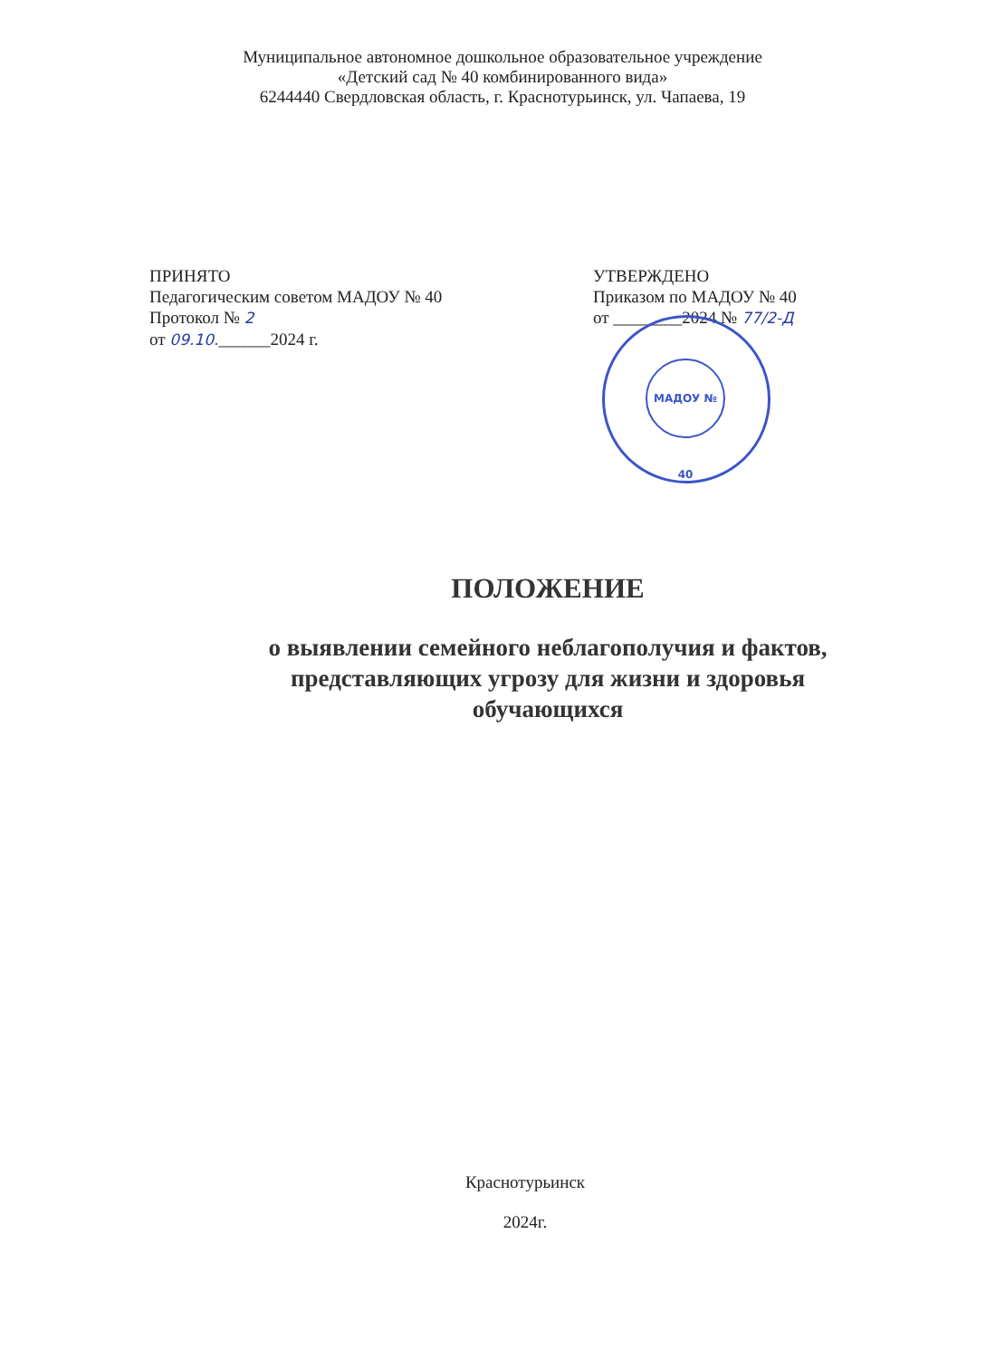Муниципальное автономное дошкольное образовательное учреждение
«Детский сад № 40 комбинированного вида»
6244440 Свердловская область, г. Краснотурьинск, ул. Чапаева, 19
ПРИНЯТО
Педагогическим советом МАДОУ № 40
Протокол № 2
от 09.10.______2024 г.
УТВЕРЖДЕНО
Приказом по МАДОУ № 40
от ________2024 № 77/2-Д
МАДОУ № 40
ПОЛОЖЕНИЕ
о выявлении семейного неблагополучия и фактов,
представляющих угрозу для жизни и здоровья
обучающихся
Краснотурьинск
2024г.